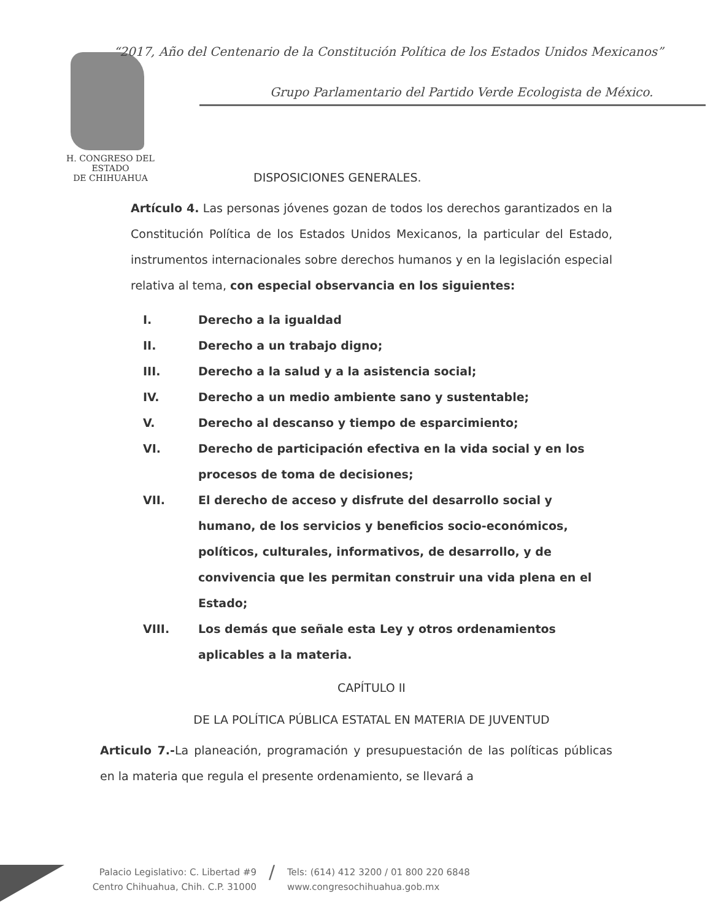“2017, Año del Centenario de la Constitución Política de los Estados Unidos Mexicanos”
Grupo Parlamentario del Partido Verde Ecologista de México.
H. CONGRESO DEL ESTADO
DE CHIHUAHUA
DISPOSICIONES GENERALES.
Artículo 4. Las personas jóvenes gozan de todos los derechos garantizados en la Constitución Política de los Estados Unidos Mexicanos, la particular del Estado, instrumentos internacionales sobre derechos humanos y en la legislación especial relativa al tema, con especial observancia en los siguientes:
I. Derecho a la igualdad
II. Derecho a un trabajo digno;
III. Derecho a la salud y a la asistencia social;
IV. Derecho a un medio ambiente sano y sustentable;
V. Derecho al descanso y tiempo de esparcimiento;
VI. Derecho de participación efectiva en la vida social y en los procesos de toma de decisiones;
VII. El derecho de acceso y disfrute del desarrollo social y humano, de los servicios y beneficios socio-económicos, políticos, culturales, informativos, de desarrollo, y de convivencia que les permitan construir una vida plena en el Estado;
VIII. Los demás que señale esta Ley y otros ordenamientos aplicables a la materia.
CAPÍTULO II
DE LA POLÍTICA PÚBLICA ESTATAL EN MATERIA DE JUVENTUD
Articulo 7.-La planeación, programación y presupuestación de las políticas públicas en la materia que regula el presente ordenamiento, se llevará a
Palacio Legislativo: C. Libertad #9
Centro Chihuahua, Chih. C.P. 31000
/
Tels: (614) 412 3200 / 01 800 220 6848
www.congresochihuahua.gob.mx